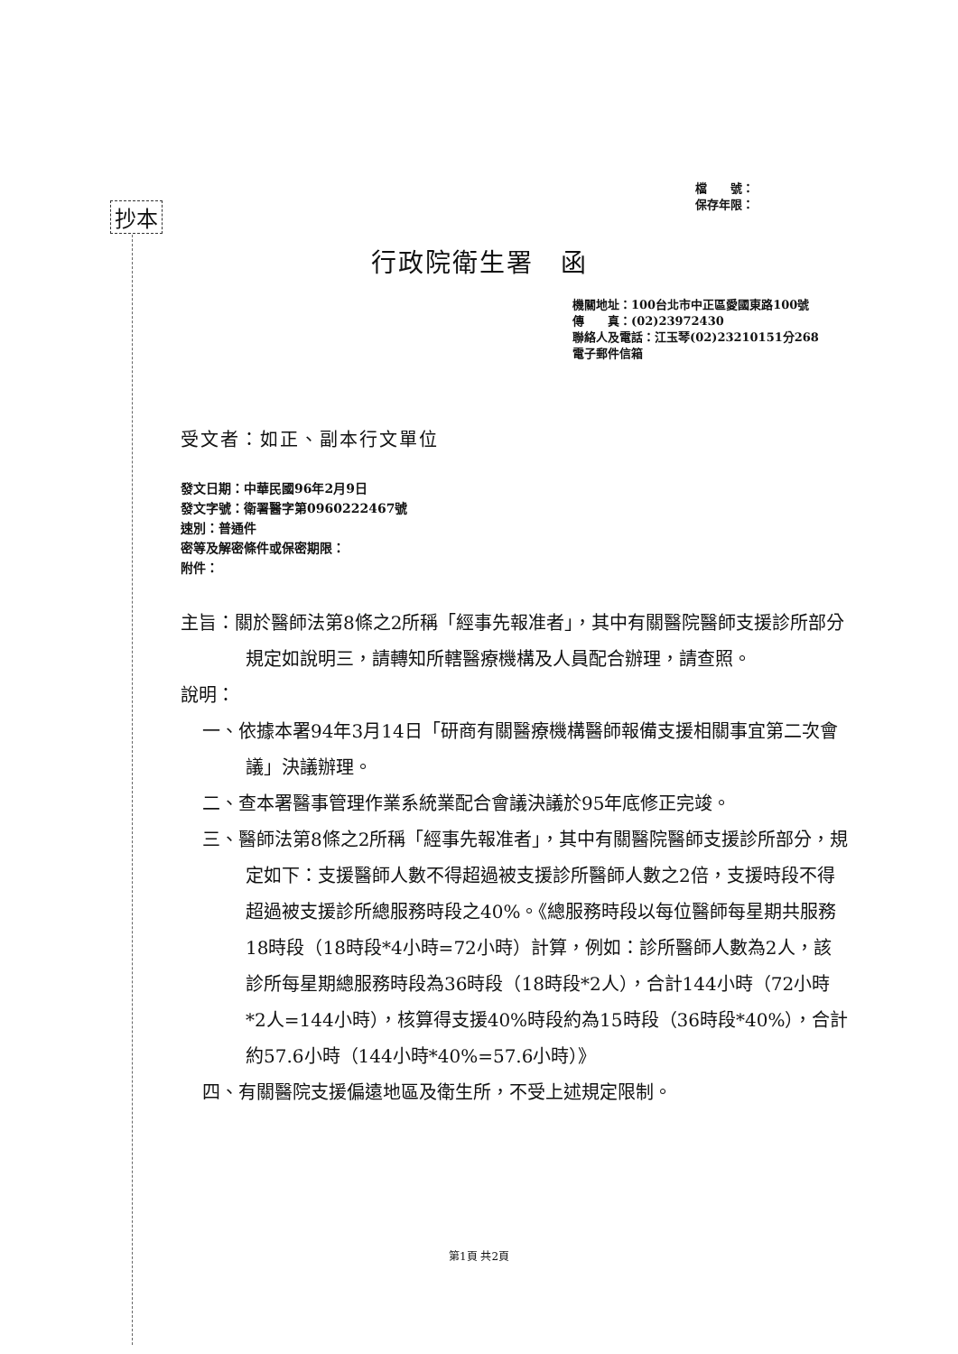檔　　號：
保存年限：
抄本
行政院衛生署　函
機關地址：100台北市中正區愛國東路100號
傳　　真：(02)23972430
聯絡人及電話：江玉琴(02)23210151分268
電子郵件信箱
受文者：如正、副本行文單位
發文日期：中華民國96年2月9日
發文字號：衛署醫字第0960222467號
速別：普通件
密等及解密條件或保密期限：
附件：
主旨：關於醫師法第8條之2所稱「經事先報准者」，其中有關醫院醫師支援診所部分規定如說明三，請轉知所轄醫療機構及人員配合辦理，請查照。
說明：
一、依據本署94年3月14日「研商有關醫療機構醫師報備支援相關事宜第二次會議」決議辦理。
二、查本署醫事管理作業系統業配合會議決議於95年底修正完竣。
三、醫師法第8條之2所稱「經事先報准者」，其中有關醫院醫師支援診所部分，規定如下：支援醫師人數不得超過被支援診所醫師人數之2倍，支援時段不得超過被支援診所總服務時段之40%。《總服務時段以每位醫師每星期共服務18時段（18時段*4小時=72小時）計算，例如：診所醫師人數為2人，該診所每星期總服務時段為36時段（18時段*2人），合計144小時（72小時*2人=144小時），核算得支援40%時段約為15時段（36時段*40%），合計約57.6小時（144小時*40%=57.6小時）》
四、有關醫院支援偏遠地區及衛生所，不受上述規定限制。
第1頁 共2頁